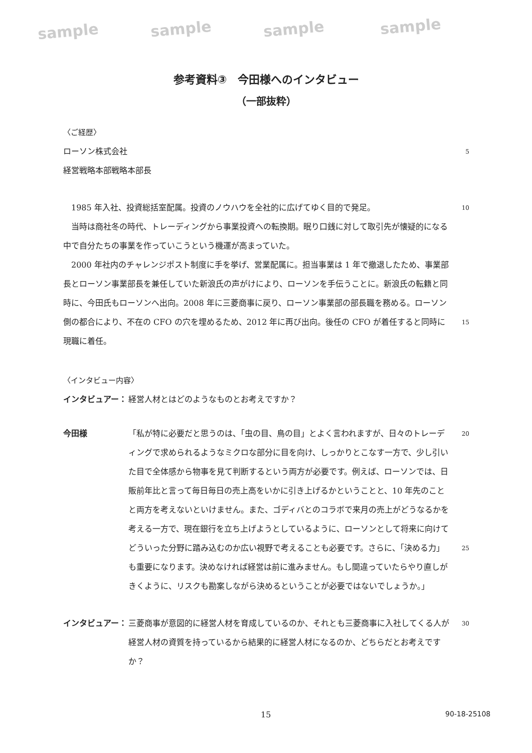sample sample sample sample
参考資料③　今田様へのインタビュー
（一部抜粋）
〈ご経歴〉
ローソン株式会社
5
経営戦略本部戦略本部長
　1985 年入社、投資総括室配属。投資のノウハウを全社的に広げてゆく目的で発足。
　当時は商社冬の時代、トレーディングから事業投資への転換期。眠り口銭に対して取引先が懐疑的になる中で自分たちの事業を作っていこうという機運が高まっていた。
　2000 年社内のチャレンジポスト制度に手を挙げ、営業配属に。担当事業は 1 年で撤退したため、事業部長とローソン事業部長を兼任していた新浪氏の声がけにより、ローソンを手伝うことに。新浪氏の転籍と同時に、今田氏もローソンへ出向。2008 年に三菱商事に戻り、ローソン事業部の部長職を務める。ローソン側の都合により、不在の CFO の穴を埋めるため、2012 年に再び出向。後任の CFO が着任すると同時に現職に着任。
10
15
〈インタビュー内容〉
インタビュアー： 経営人材とはどのようなものとお考えですか？
今田様 「私が特に必要だと思うのは、「虫の目、鳥の目」とよく言われますが、日々のトレーディングで求められるようなミクロな部分に目を向け、しっかりとこなす一方で、少し引いた目で全体感から物事を見て判断するという両方が必要です。例えば、ローソンでは、日販前年比と言って毎日毎日の売上高をいかに引き上げるかということと、10 年先のことと両方を考えないといけません。また、ゴディバとのコラボで来月の売上がどうなるかを考える一方で、現在銀行を立ち上げようとしているように、ローソンとして将来に向けてどういった分野に踏み込むのか広い視野で考えることも必要です。さらに、「決める力」も重要になります。決めなければ経営は前に進みません。もし間違っていたらやり直しがきくように、リスクも勘案しながら決めるということが必要ではないでしょうか。」
20
25
インタビュアー： 三菱商事が意図的に経営人材を育成しているのか、それとも三菱商事に入社してくる人が経営人材の資質を持っているから結果的に経営人材になるのか、どちらだとお考えですか？
30
15 90-18-25108